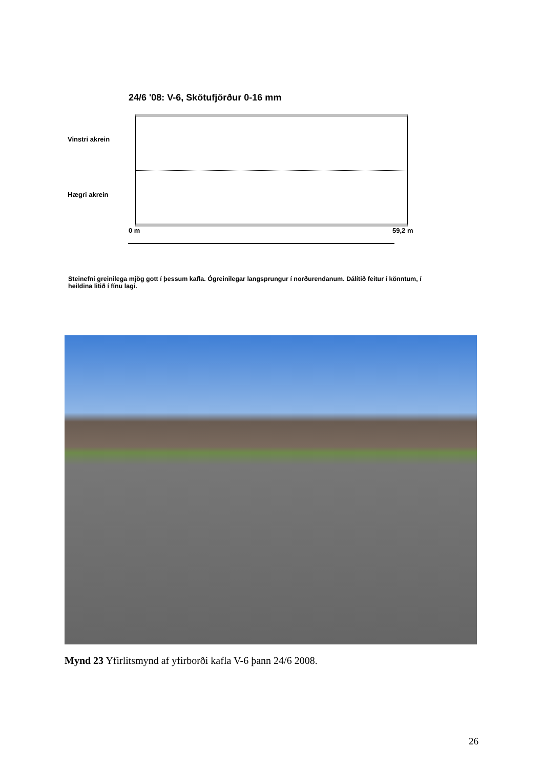24/6 '08: V-6, Skötufjörður 0-16 mm
Vinstri akrein
Hægri akrein
0 m 59,2 m
Steinefni greinilega mjög gott í þessum kafla. Ógreinilegar langsprungur í norðurendanum. Dálítið feitur í könntum, í heildina litið í fínu lagi.
Mynd 23 Yfirlitsmynd af yfirborði kafla V-6 þann 24/6 2008.
26